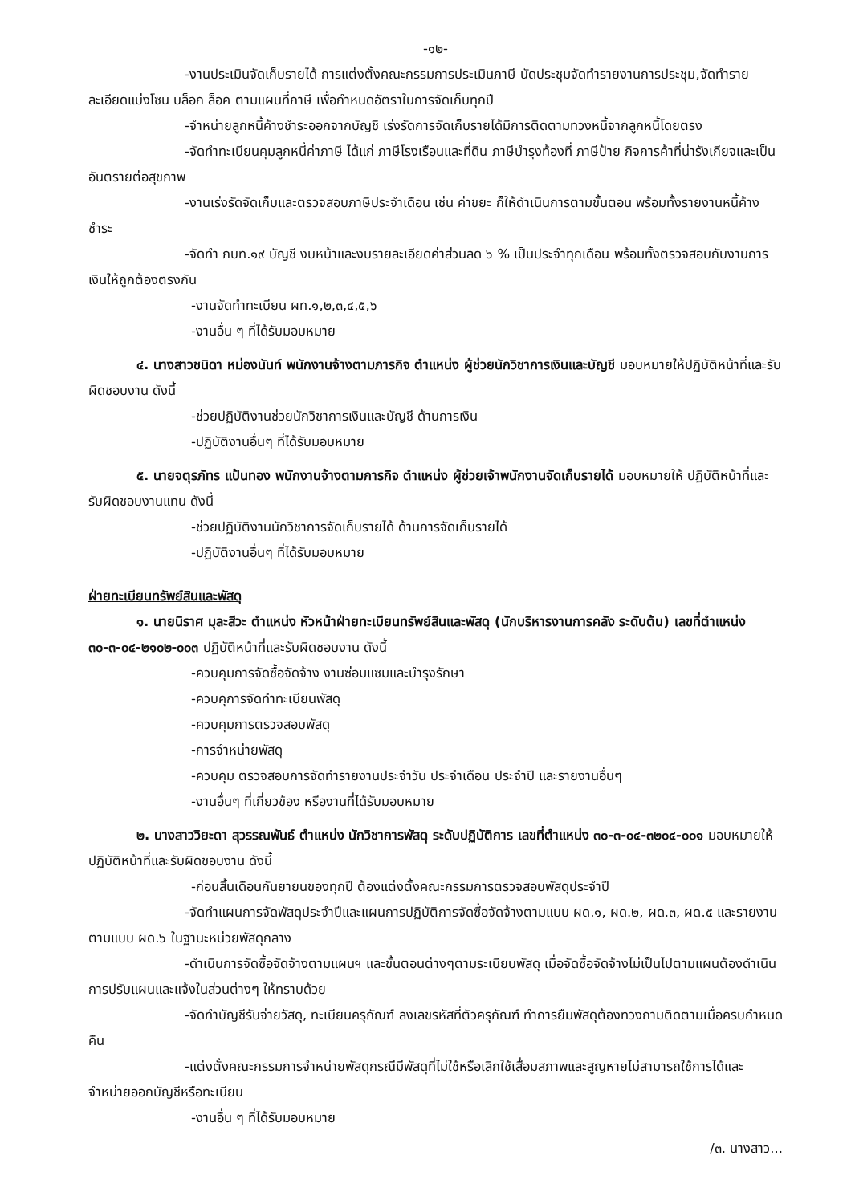-๑๒-
-งานประเมินจัดเก็บรายได้ การแต่งตั้งคณะกรรมการประเมินภาษี นัดประชุมจัดทำรายงานการประชุม,จัดทำรายละเอียดแบ่งโซน บล็อก ล็อค ตามแผนที่ภาษี เพื่อกำหนดอัตราในการจัดเก็บทุกปี
-จำหน่ายลูกหนี้ค้างชำระออกจากบัญชี เร่งรัดการจัดเก็บรายได้มีการติดตามทวงหนี้จากลูกหนี้โดยตรง
-จัดทำทะเบียนคุมลูกหนี้ค่าภาษี ได้แก่ ภาษีโรงเรือนและที่ดิน ภาษีบำรุงท้องที่ ภาษีป้าย กิจการค้าที่น่ารังเกียจและเป็นอันตรายต่อสุขภาพ
-งานเร่งรัดจัดเก็บและตรวจสอบภาษีประจำเดือน เช่น ค่าขยะ ก็ให้ดำเนินการตามขั้นตอน พร้อมทั้งรายงานหนี้ค้างชำระ
-จัดทำ ภบท.๑๙ บัญชี งบหน้าและงบรายละเอียดค่าส่วนลด ๖ % เป็นประจำทุกเดือน พร้อมทั้งตรวจสอบกับงานการเงินให้ถูกต้องตรงกัน
-งานจัดทำทะเบียน ผท.๑,๒,๓,๔,๕,๖
-งานอื่น ๆ ที่ได้รับมอบหมาย
๔. นางสาวชนิดา หม่องนันท์ พนักงานจ้างตามภารกิจ ตำแหน่ง ผู้ช่วยนักวิชาการเงินและบัญชี มอบหมายให้ปฏิบัติหน้าที่และรับผิดชอบงาน ดังนี้
-ช่วยปฏิบัติงานช่วยนักวิชาการเงินและบัญชี ด้านการเงิน
-ปฏิบัติงานอื่นๆ ที่ได้รับมอบหมาย
๕. นายจตุรภัทร แป้นทอง พนักงานจ้างตามภารกิจ ตำแหน่ง ผู้ช่วยเจ้าพนักงานจัดเก็บรายได้ มอบหมายให้ ปฏิบัติหน้าที่และรับผิดชอบงานแทน ดังนี้
-ช่วยปฏิบัติงานนักวิชาการจัดเก็บรายได้ ด้านการจัดเก็บรายได้
-ปฏิบัติงานอื่นๆ ที่ได้รับมอบหมาย
ฝ่ายทะเบียนทรัพย์สินและพัสดุ
๑. นายนิราศ มุละสีวะ ตำแหน่ง หัวหน้าฝ่ายทะเบียนทรัพย์สินและพัสดุ (นักบริหารงานการคลัง ระดับต้น) เลขที่ตำแหน่ง ๓๐-๓-๐๔-๒๑๐๒-๐๐๓ ปฏิบัติหน้าที่และรับผิดชอบงาน ดังนี้
-ควบคุมการจัดซื้อจัดจ้าง งานซ่อมแซมและบำรุงรักษา
-ควบคุการจัดทำทะเบียนพัสดุ
-ควบคุมการตรวจสอบพัสดุ
-การจำหน่ายพัสดุ
-ควบคุม ตรวจสอบการจัดทำรายงานประจำวัน ประจำเดือน ประจำปี และรายงานอื่นๆ
-งานอื่นๆ ที่เกี่ยวข้อง หรืองานที่ได้รับมอบหมาย
๒. นางสาววิยะดา สุวรรณพันธ์ ตำแหน่ง นักวิชาการพัสดุ ระดับปฏิบัติการ เลขที่ตำแหน่ง ๓๐-๓-๐๔-๓๒๐๔-๐๐๑ มอบหมายให้ ปฏิบัติหน้าที่และรับผิดชอบงาน ดังนี้
-ก่อนสิ้นเดือนกันยายนของทุกปี ต้องแต่งตั้งคณะกรรมการตรวจสอบพัสดุประจำปี
-จัดทำแผนการจัดพัสดุประจำปีและแผนการปฏิบัติการจัดซื้อจัดจ้างตามแบบ ผด.๑, ผด.๒, ผด.๓, ผด.๕ และรายงานตามแบบ ผด.๖ ในฐานะหน่วยพัสดุกลาง
-ดำเนินการจัดซื้อจัดจ้างตามแผนฯ และขั้นตอนต่างๆตามระเบียบพัสดุ เมื่อจัดซื้อจัดจ้างไม่เป็นไปตามแผนต้องดำเนินการปรับแผนและแจ้งในส่วนต่างๆ ให้ทราบด้วย
-จัดทำบัญชีรับจ่ายวัสดุ, ทะเบียนครุภัณฑ์ ลงเลขรหัสที่ตัวครุภัณฑ์ ทำการยืมพัสดุต้องทวงถามติดตามเมื่อครบกำหนดคืน
-แต่งตั้งคณะกรรมการจำหน่ายพัสดุกรณีมีพัสดุที่ไม่ใช้หรือเลิกใช้เสื่อมสภาพและสูญหายไม่สามารถใช้การได้และจำหน่ายออกบัญชีหรือทะเบียน
-งานอื่น ๆ ที่ได้รับมอบหมาย
/๓. นางสาว...